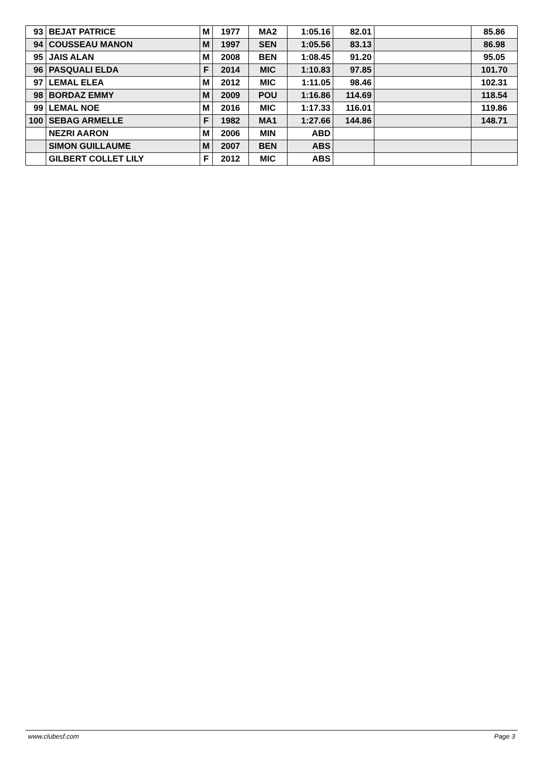| 93 | BEJAT PATRICE | M | 1977 | MA2 | 1:05.16 | 82.01 | | 85.86 |
| 94 | COUSSEAU MANON | M | 1997 | SEN | 1:05.56 | 83.13 | | 86.98 |
| 95 | JAIS ALAN | M | 2008 | BEN | 1:08.45 | 91.20 | | 95.05 |
| 96 | PASQUALI ELDA | F | 2014 | MIC | 1:10.83 | 97.85 | | 101.70 |
| 97 | LEMAL ELEA | M | 2012 | MIC | 1:11.05 | 98.46 | | 102.31 |
| 98 | BORDAZ EMMY | M | 2009 | POU | 1:16.86 | 114.69 | | 118.54 |
| 99 | LEMAL NOE | M | 2016 | MIC | 1:17.33 | 116.01 | | 119.86 |
| 100 | SEBAG ARMELLE | F | 1982 | MA1 | 1:27.66 | 144.86 | | 148.71 |
| | NEZRI AARON | M | 2006 | MIN | ABD | | | |
| | SIMON GUILLAUME | M | 2007 | BEN | ABS | | | |
| | GILBERT COLLET LILY | F | 2012 | MIC | ABS | | | |
www.clubesf.com Page 3